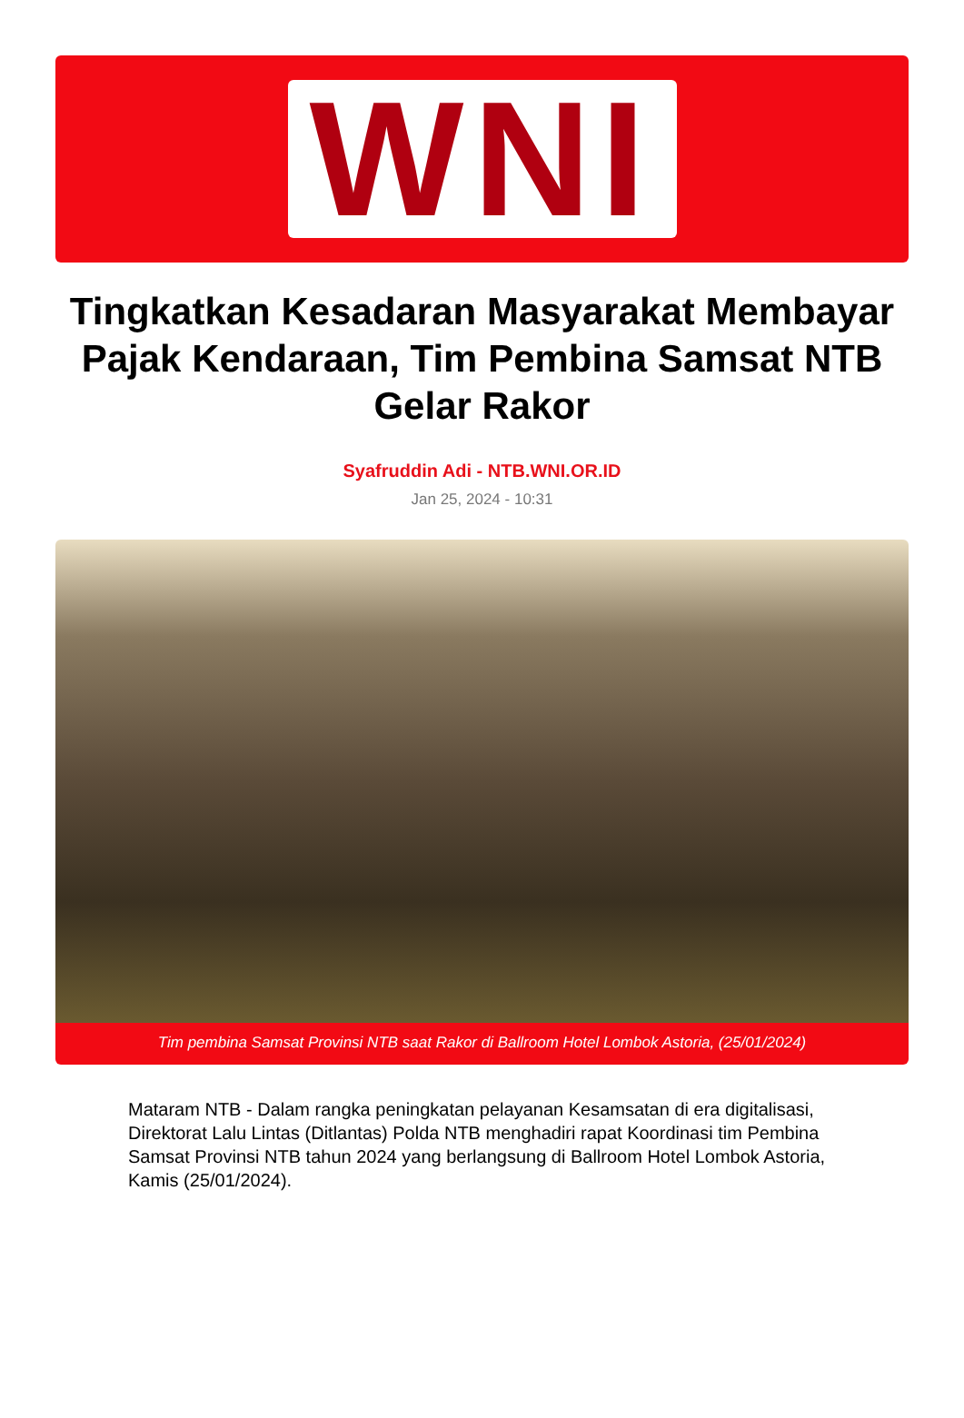WNI
Tingkatkan Kesadaran Masyarakat Membayar Pajak Kendaraan, Tim Pembina Samsat NTB Gelar Rakor
Syafruddin Adi - NTB.WNI.OR.ID
Jan 25, 2024 - 10:31
Tim pembina Samsat Provinsi NTB saat Rakor di Ballroom Hotel Lombok Astoria, (25/01/2024)
Mataram NTB - Dalam rangka peningkatan pelayanan Kesamsatan di era digitalisasi, Direktorat Lalu Lintas (Ditlantas) Polda NTB menghadiri rapat Koordinasi tim Pembina Samsat Provinsi NTB tahun 2024 yang berlangsung di Ballroom Hotel Lombok Astoria, Kamis (25/01/2024).